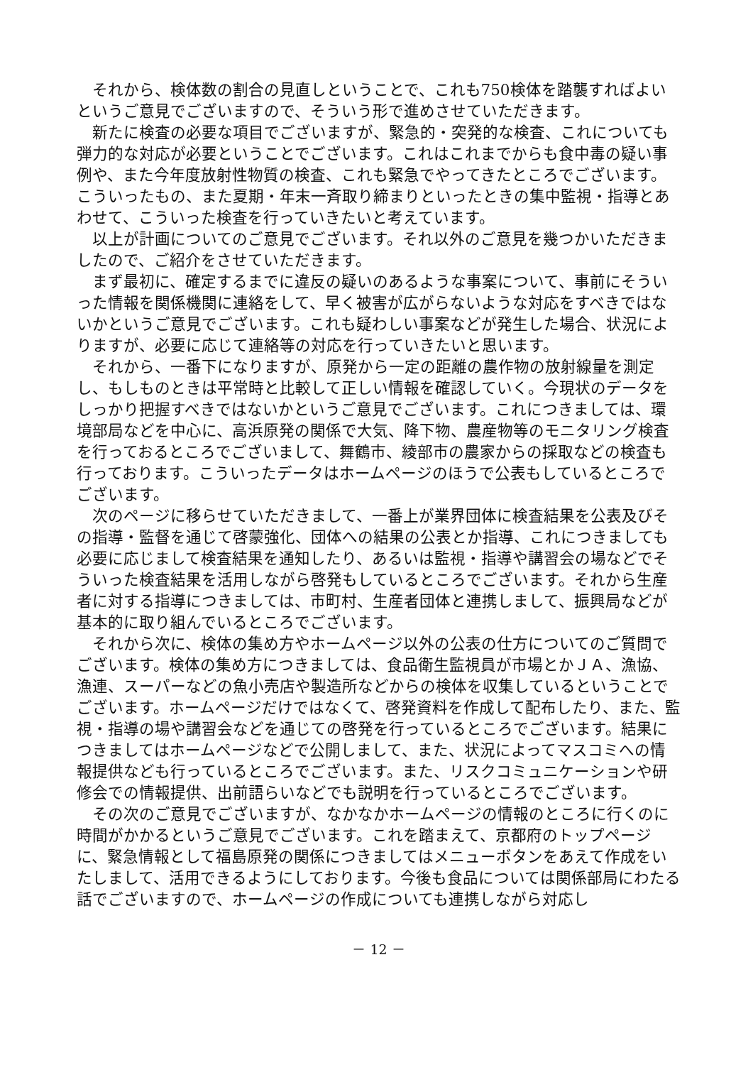それから、検体数の割合の見直しということで、これも750検体を踏襲すればよいというご意見でございますので、そういう形で進めさせていただきます。
新たに検査の必要な項目でございますが、緊急的・突発的な検査、これについても弾力的な対応が必要ということでございます。これはこれまでからも食中毒の疑い事例や、また今年度放射性物質の検査、これも緊急でやってきたところでございます。こういったもの、また夏期・年末一斉取り締まりといったときの集中監視・指導とあわせて、こういった検査を行っていきたいと考えています。
以上が計画についてのご意見でございます。それ以外のご意見を幾つかいただきましたので、ご紹介をさせていただきます。
まず最初に、確定するまでに違反の疑いのあるような事案について、事前にそういった情報を関係機関に連絡をして、早く被害が広がらないような対応をすべきではないかというご意見でございます。これも疑わしい事案などが発生した場合、状況によりますが、必要に応じて連絡等の対応を行っていきたいと思います。
それから、一番下になりますが、原発から一定の距離の農作物の放射線量を測定し、もしものときは平常時と比較して正しい情報を確認していく。今現状のデータをしっかり把握すべきではないかというご意見でございます。これにつきましては、環境部局などを中心に、高浜原発の関係で大気、降下物、農産物等のモニタリング検査を行っておるところでございまして、舞鶴市、綾部市の農家からの採取などの検査も行っております。こういったデータはホームページのほうで公表もしているところでございます。
次のページに移らせていただきまして、一番上が業界団体に検査結果を公表及びその指導・監督を通じて啓蒙強化、団体への結果の公表とか指導、これにつきましても必要に応じまして検査結果を通知したり、あるいは監視・指導や講習会の場などでそういった検査結果を活用しながら啓発もしているところでございます。それから生産者に対する指導につきましては、市町村、生産者団体と連携しまして、振興局などが基本的に取り組んでいるところでございます。
それから次に、検体の集め方やホームページ以外の公表の仕方についてのご質問でございます。検体の集め方につきましては、食品衛生監視員が市場とかＪＡ、漁協、漁連、スーパーなどの魚小売店や製造所などからの検体を収集しているということでございます。ホームページだけではなくて、啓発資料を作成して配布したり、また、監視・指導の場や講習会などを通じての啓発を行っているところでございます。結果につきましてはホームページなどで公開しまして、また、状況によってマスコミへの情報提供なども行っているところでございます。また、リスクコミュニケーションや研修会での情報提供、出前語らいなどでも説明を行っているところでございます。
その次のご意見でございますが、なかなかホームページの情報のところに行くのに時間がかかるというご意見でございます。これを踏まえて、京都府のトップページに、緊急情報として福島原発の関係につきましてはメニューボタンをあえて作成をいたしまして、活用できるようにしております。今後も食品については関係部局にわたる話でございますので、ホームページの作成についても連携しながら対応し
－ 12 －